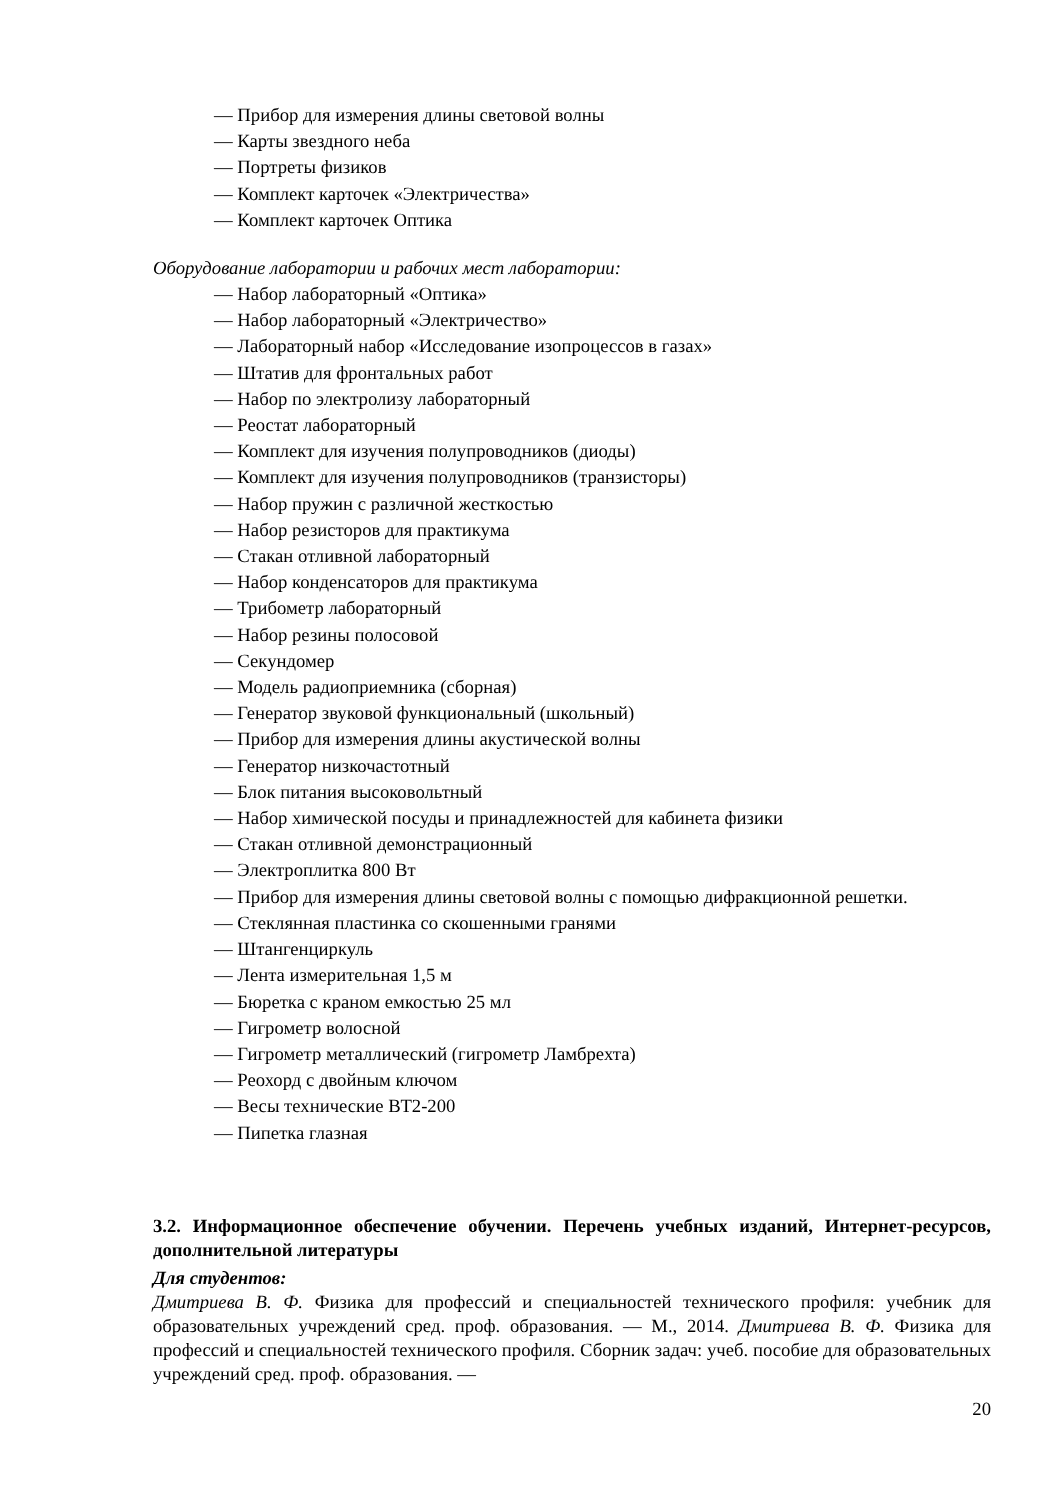— Прибор для измерения длины световой волны
— Карты звездного неба
— Портреты физиков
— Комплект карточек «Электричества»
— Комплект карточек Оптика
Оборудование лаборатории и рабочих мест лаборатории:
— Набор лабораторный «Оптика»
— Набор лабораторный «Электричество»
— Лабораторный набор «Исследование изопроцессов в газах»
— Штатив для фронтальных работ
— Набор по электролизу лабораторный
— Реостат лабораторный
— Комплект для изучения полупроводников (диоды)
— Комплект для изучения полупроводников (транзисторы)
— Набор пружин с различной жесткостью
— Набор резисторов для практикума
— Стакан отливной лабораторный
— Набор конденсаторов для практикума
— Трибометр лабораторный
— Набор резины полосовой
— Секундомер
— Модель радиоприемника (сборная)
— Генератор звуковой функциональный (школьный)
— Прибор для измерения длины акустической волны
— Генератор низкочастотный
— Блок питания высоковольтный
— Набор химической посуды и принадлежностей для кабинета физики
— Стакан отливной демонстрационный
— Электроплитка 800 Вт
— Прибор для измерения длины световой волны с помощью дифракционной решетки.
— Стеклянная пластинка со скошенными гранями
— Штангенциркуль
— Лента измерительная 1,5 м
— Бюретка с краном емкостью 25 мл
— Гигрометр волосной
— Гигрометр металлический (гигрометр Ламбрехта)
— Реохорд с двойным ключом
— Весы технические ВТ2-200
— Пипетка глазная
3.2. Информационное обеспечение обучении. Перечень учебных изданий, Интернет-ресурсов, дополнительной литературы
Для студентов:
Дмитриева В. Ф. Физика для профессий и специальностей технического профиля: учебник для образовательных учреждений сред. проф. образования. — М., 2014. Дмитриева В. Ф. Физика для профессий и специальностей технического профиля. Сборник задач: учеб. пособие для образовательных учреждений сред. проф. образования. —
20